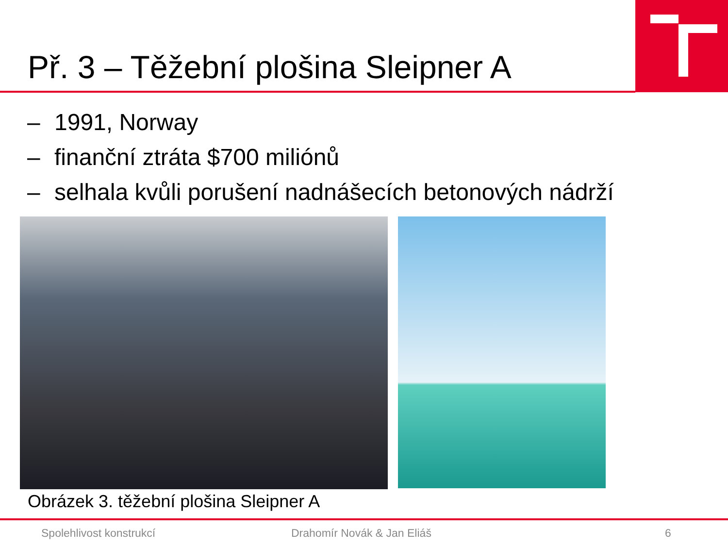Př. 3 – Těžební plošina Sleipner A
– 1991, Norway
– finanční ztráta $700 miliónů
– selhala kvůli porušení nadnášecích betonových nádrží
Obrázek 3. těžební plošina Sleipner A
Spolehlivost konstrukcí Drahomír Novák & Jan Eliáš 6